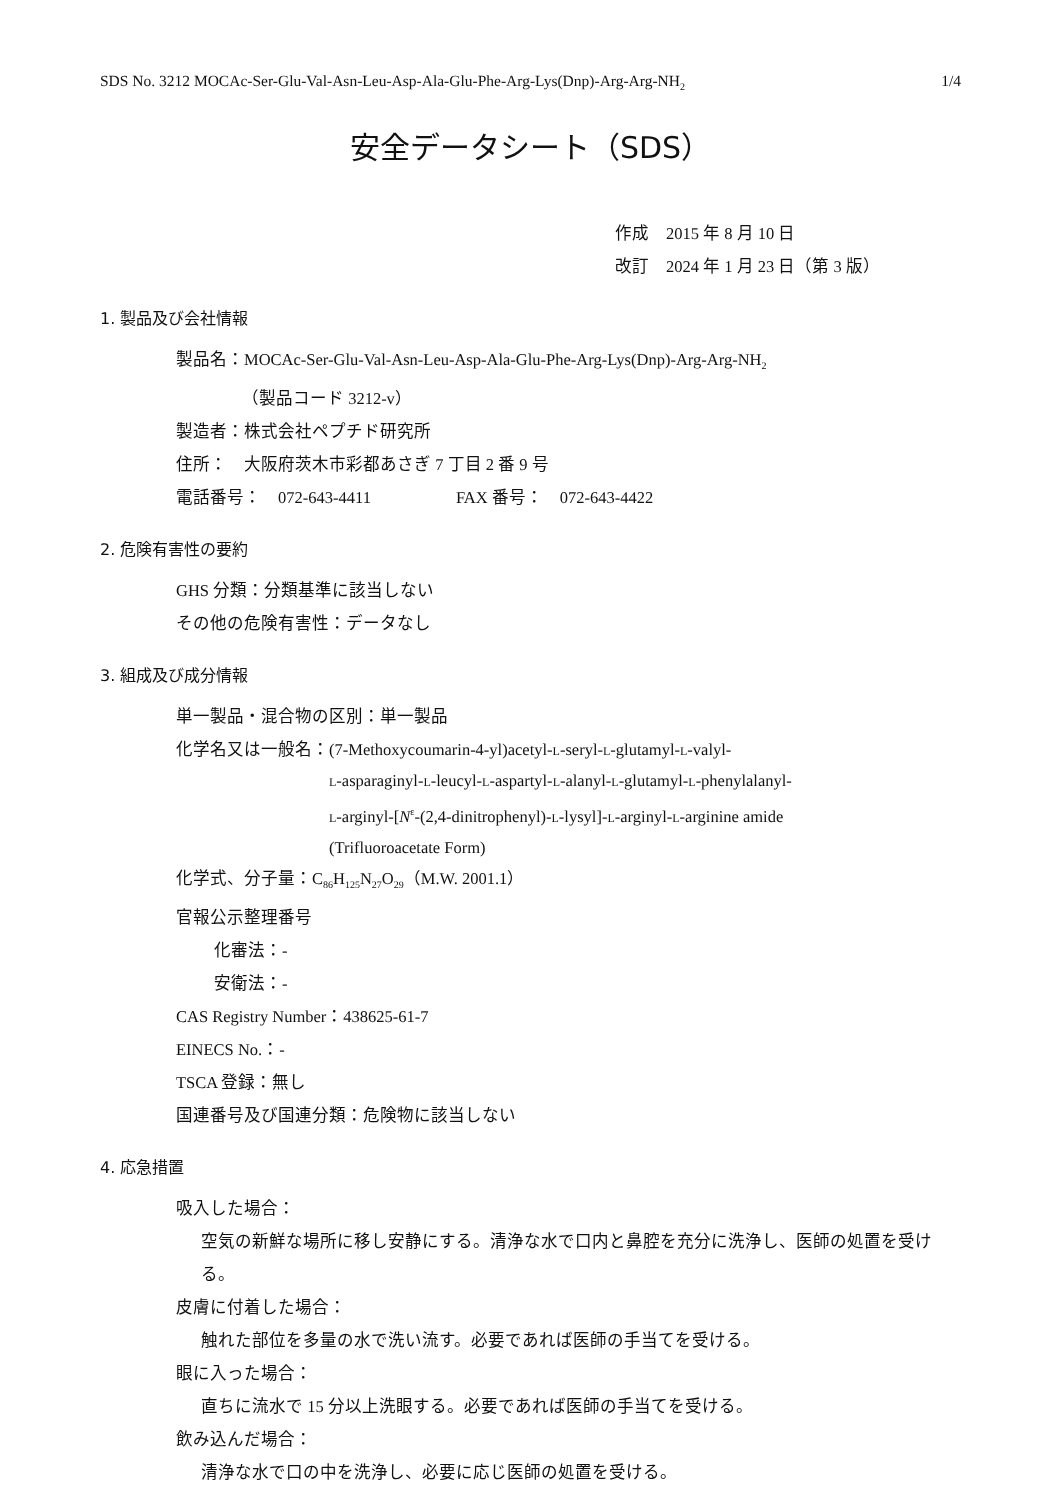SDS No. 3212 MOCAc-Ser-Glu-Val-Asn-Leu-Asp-Ala-Glu-Phe-Arg-Lys(Dnp)-Arg-Arg-NH<sub>2</sub> 1/4
安全データシート（SDS）
作成　2015 年 8 月 10 日
改訂　2024 年 1 月 23 日（第 3 版）
1. 製品及び会社情報
製品名：MOCAc-Ser-Glu-Val-Asn-Leu-Asp-Ala-Glu-Phe-Arg-Lys(Dnp)-Arg-Arg-NH<sub>2</sub>
（製品コード 3212-v）
製造者：株式会社ペプチド研究所
住所：　大阪府茨木市彩都あさぎ 7 丁目 2 番 9 号
電話番号：　072-643-4411　　　　　FAX 番号：　072-643-4422
2. 危険有害性の要約
GHS 分類：分類基準に該当しない
その他の危険有害性：データなし
3. 組成及び成分情報
単一製品・混合物の区別：単一製品
化学名又は一般名： (7-Methoxycoumarin-4-yl)acetyl-L-seryl-L-glutamyl-L-valyl-
L-asparaginyl-L-leucyl-L-aspartyl-L-alanyl-L-glutamyl-L-phenylalanyl-
L-arginyl-[N<sup>ε</sup>-(2,4-dinitrophenyl)-L-lysyl]-L-arginyl-L-arginine amide
(Trifluoroacetate Form)
化学式、分子量：C<sub>86</sub>H<sub>125</sub>N<sub>27</sub>O<sub>29</sub>（M.W. 2001.1）
官報公示整理番号
化審法：-
安衛法：-
CAS Registry Number：438625-61-7
EINECS No.：-
TSCA 登録：無し
国連番号及び国連分類：危険物に該当しない
4. 応急措置
吸入した場合：
空気の新鮮な場所に移し安静にする。清浄な水で口内と鼻腔を充分に洗浄し、医師の処置を受ける。
皮膚に付着した場合：
触れた部位を多量の水で洗い流す。必要であれば医師の手当てを受ける。
眼に入った場合：
直ちに流水で 15 分以上洗眼する。必要であれば医師の手当てを受ける。
飲み込んだ場合：
清浄な水で口の中を洗浄し、必要に応じ医師の処置を受ける。